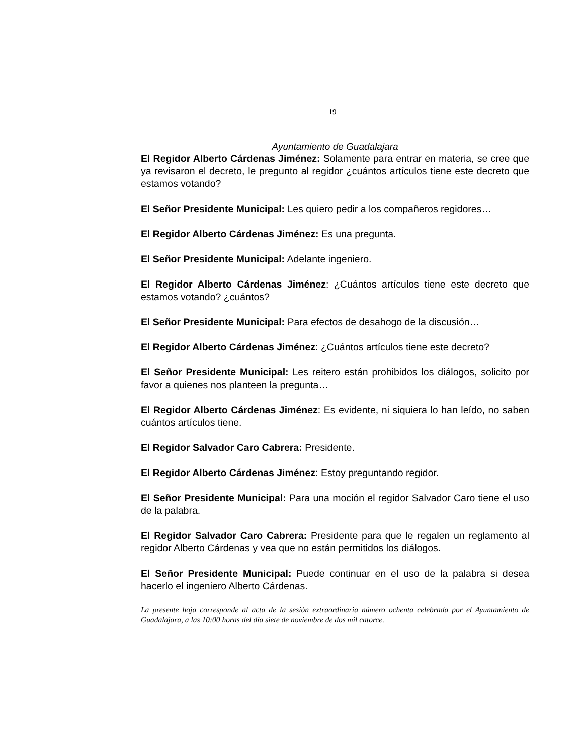19
Ayuntamiento de Guadalajara
El Regidor Alberto Cárdenas Jiménez: Solamente para entrar en materia, se cree que ya revisaron el decreto, le pregunto al regidor ¿cuántos artículos tiene este decreto que estamos votando?
El Señor Presidente Municipal: Les quiero pedir a los compañeros regidores…
El Regidor Alberto Cárdenas Jiménez: Es una pregunta.
El Señor Presidente Municipal: Adelante ingeniero.
El Regidor Alberto Cárdenas Jiménez: ¿Cuántos artículos tiene este decreto que estamos votando? ¿cuántos?
El Señor Presidente Municipal: Para efectos de desahogo de la discusión…
El Regidor Alberto Cárdenas Jiménez: ¿Cuántos artículos tiene este decreto?
El Señor Presidente Municipal: Les reitero están prohibidos los diálogos, solicito por favor a quienes nos planteen la pregunta…
El Regidor Alberto Cárdenas Jiménez: Es evidente, ni siquiera lo han leído, no saben cuántos artículos tiene.
El Regidor Salvador Caro Cabrera: Presidente.
El Regidor Alberto Cárdenas Jiménez: Estoy preguntando regidor.
El Señor Presidente Municipal: Para una moción el regidor Salvador Caro tiene el uso de la palabra.
El Regidor Salvador Caro Cabrera: Presidente para que le regalen un reglamento al regidor Alberto Cárdenas y vea que no están permitidos los diálogos.
El Señor Presidente Municipal: Puede continuar en el uso de la palabra si desea hacerlo el ingeniero Alberto Cárdenas.
La presente hoja corresponde al acta de la sesión extraordinaria número ochenta celebrada por el Ayuntamiento de Guadalajara, a las 10:00 horas del día siete de noviembre de dos mil catorce.